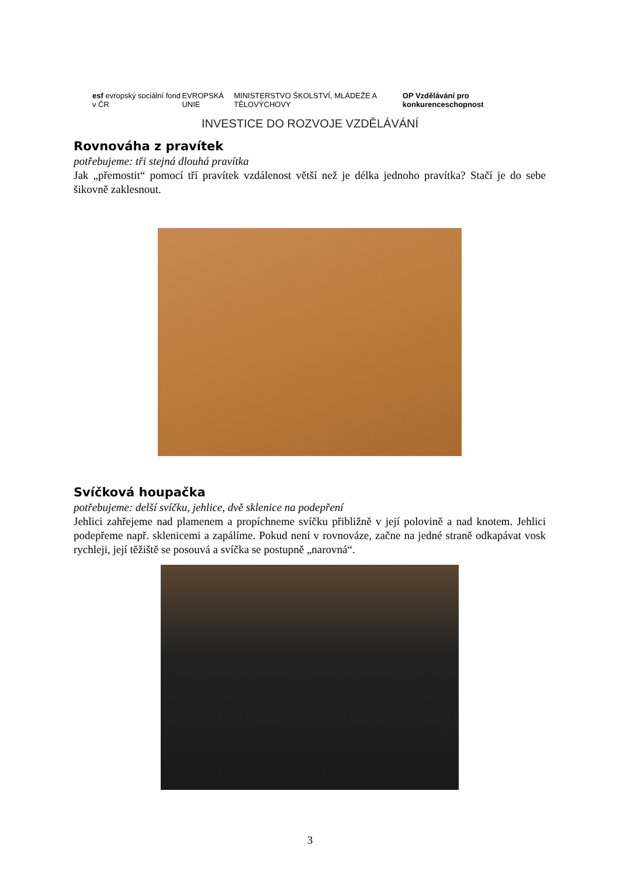esf evropský sociální fond v ČR
EVROPSKÁ UNIE
MINISTERSTVO ŠKOLSTVÍ, MLÁDEŽE A TĚLOVÝCHOVY
OP Vzdělávání pro konkurenceschopnost
INVESTICE DO ROZVOJE VZDĚLÁVÁNÍ
Rovnováha z pravítek
potřebujeme: tři stejná dlouhá pravítka
Jak „přemostit“ pomocí tří pravítek vzdálenost větší než je délka jednoho pravítka? Stačí je do sebe šikovně zaklesnout.
Svíčková houpačka
potřebujeme: delší svíčku, jehlice, dvě sklenice na podepření
Jehlici zahřejeme nad plamenem a propíchneme svíčku přibližně v její polovině a nad knotem. Jehlici podepřeme např. sklenicemi a zapálíme. Pokud není v rovnováze, začne na jedné straně odkapávat vosk rychleji, její těžiště se posouvá a svíčka se postupně „narovná“.
3